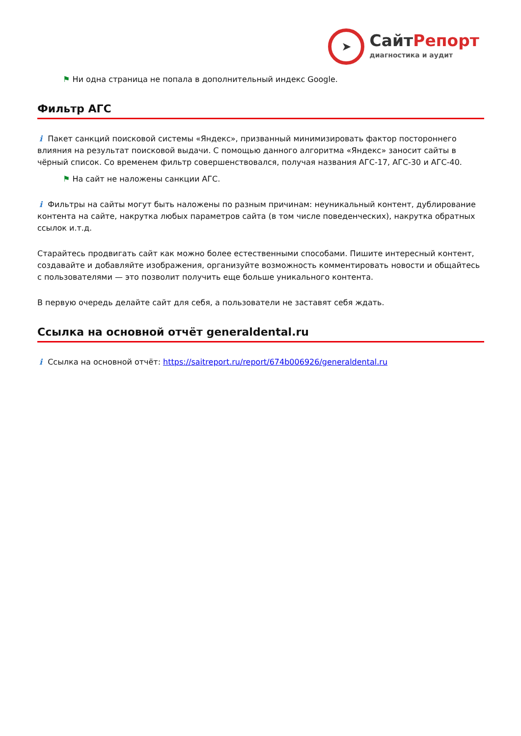➤
СайтРепорт
диагностика и аудит
⚑ Ни одна страница не попала в дополнительный индекс Google.
Фильтр АГС
i Пакет санкций поисковой системы «Яндекс», призванный минимизировать фактор постороннего влияния на результат поисковой выдачи. С помощью данного алгоритма «Яндекс» заносит сайты в чёрный список. Со временем фильтр совершенствовался, получая названия АГС-17, АГС-30 и АГС-40.
⚑ На сайт не наложены санкции АГС.
i Фильтры на сайты могут быть наложены по разным причинам: неуникальный контент, дублирование контента на сайте, накрутка любых параметров сайта (в том числе поведенческих), накрутка обратных ссылок и.т.д.
Старайтесь продвигать сайт как можно более естественными способами. Пишите интересный контент, создавайте и добавляйте изображения, организуйте возможность комментировать новости и общайтесь с пользователями — это позволит получить еще больше уникального контента.
В первую очередь делайте сайт для себя, а пользователи не заставят себя ждать.
Ссылка на основной отчёт generaldental.ru
i Ссылка на основной отчёт: https://saitreport.ru/report/674b006926/generaldental.ru